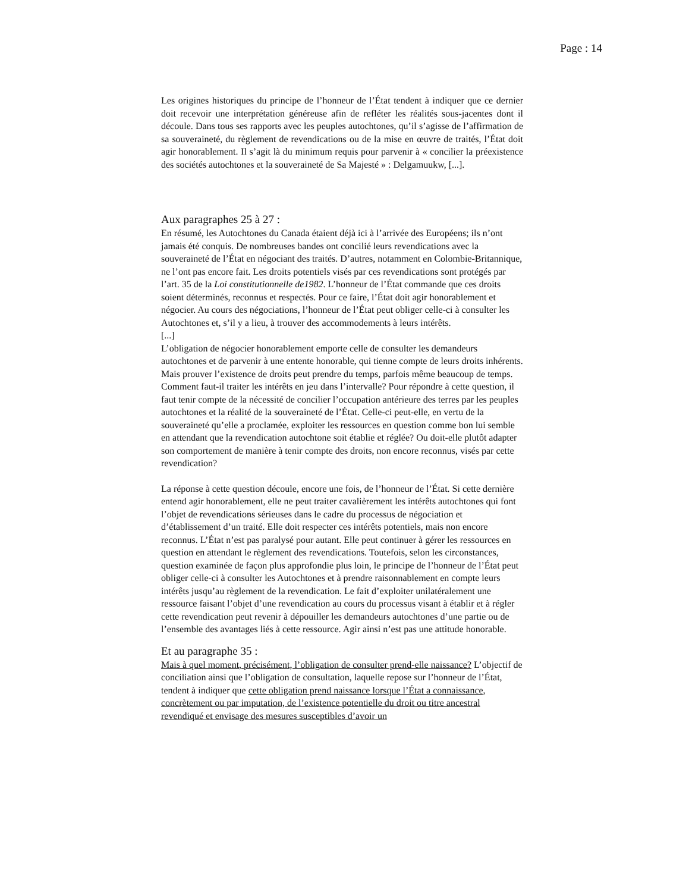Page : 14
Les origines historiques du principe de l’honneur de l’État tendent à indiquer que ce dernier doit recevoir une interprétation généreuse afin de refléter les réalités sous-jacentes dont il découle. Dans tous ses rapports avec les peuples autochtones, qu’il s’agisse de l’affirmation de sa souveraineté, du règlement de revendications ou de la mise en œuvre de traités, l’État doit agir honorablement. Il s’agit là du minimum requis pour parvenir à « concilier la préexistence des sociétés autochtones et la souveraineté de Sa Majesté » : Delgamuukw, [...].
Aux paragraphes 25 à 27 :
En résumé, les Autochtones du Canada étaient déjà ici à l’arrivée des Européens; ils n’ont jamais été conquis. De nombreuses bandes ont concilié leurs revendications avec la souveraineté de l’État en négociant des traités. D’autres, notamment en Colombie-Britannique, ne l’ont pas encore fait. Les droits potentiels visés par ces revendications sont protégés par l’art. 35 de la Loi constitutionnelle de1982. L’honneur de l’État commande que ces droits soient déterminés, reconnus et respectés. Pour ce faire, l’État doit agir honorablement et négocier. Au cours des négociations, l’honneur de l’État peut obliger celle-ci à consulter les Autochtones et, s’il y a lieu, à trouver des accommodements à leurs intérêts.
[...]
L’obligation de négocier honorablement emporte celle de consulter les demandeurs autochtones et de parvenir à une entente honorable, qui tienne compte de leurs droits inhérents. Mais prouver l’existence de droits peut prendre du temps, parfois même beaucoup de temps. Comment faut-il traiter les intérêts en jeu dans l’intervalle? Pour répondre à cette question, il faut tenir compte de la nécessité de concilier l’occupation antérieure des terres par les peuples autochtones et la réalité de la souveraineté de l’État. Celle-ci peut-elle, en vertu de la souveraineté qu’elle a proclamée, exploiter les ressources en question comme bon lui semble en attendant que la revendication autochtone soit établie et réglée? Ou doit-elle plutôt adapter son comportement de manière à tenir compte des droits, non encore reconnus, visés par cette revendication?
La réponse à cette question découle, encore une fois, de l’honneur de l’État. Si cette dernière entend agir honorablement, elle ne peut traiter cavalièrement les intérêts autochtones qui font l’objet de revendications sérieuses dans le cadre du processus de négociation et d’établissement d’un traité. Elle doit respecter ces intérêts potentiels, mais non encore reconnus. L’État n’est pas paralysé pour autant. Elle peut continuer à gérer les ressources en question en attendant le règlement des revendications. Toutefois, selon les circonstances, question examinée de façon plus approfondie plus loin, le principe de l’honneur de l’État peut obliger celle-ci à consulter les Autochtones et à prendre raisonnablement en compte leurs intérêts jusqu’au règlement de la revendication. Le fait d’exploiter unilatéralement une ressource faisant l’objet d’une revendication au cours du processus visant à établir et à régler cette revendication peut revenir à dépouiller les demandeurs autochtones d’une partie ou de l’ensemble des avantages liés à cette ressource. Agir ainsi n’est pas une attitude honorable.
Et au paragraphe 35 :
Mais à quel moment, précisément, l’obligation de consulter prend-elle naissance? L’objectif de conciliation ainsi que l’obligation de consultation, laquelle repose sur l’honneur de l’État, tendent à indiquer que cette obligation prend naissance lorsque l’État a connaissance, concrètement ou par imputation, de l’existence potentielle du droit ou titre ancestral revendiqué et envisage des mesures susceptibles d’avoir un